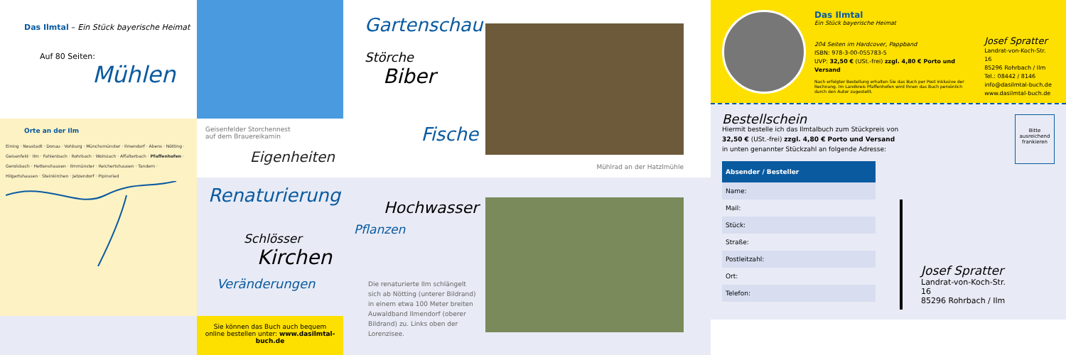Das Ilmtal – Ein Stück bayerische Heimat
Auf 80 Seiten:
Mühlen
Orte an der Ilm
Eining · Neustadt · Donau · Vohburg · Münchsmünster · Ilmendorf · Abens · Nötting · Geisenfeld · Ilm · Fahlenbach · Rohrbach · Wolnzach · Affalterbach · Pfaffenhofen · Gerolsbach · Hettenshausen · Ilmmünster · Reichertshausen · Tandern · Hilgertshausen · Steinkirchen · Jetzendorf · Pipinsried
Geisenfelder Storchennest
auf dem Brauereikamin
Eigenheiten
Renaturierung
Schlösser
Kirchen
Veränderungen
Sie können das Buch auch bequem online bestellen unter: www.dasilmtal-buch.de
Gartenschau
Störche
Biber
Fische
Mühlrad an der Hatzlmühle
Hochwasser
Pflanzen
Die renaturierte Ilm schlängelt sich ab Nötting (unterer Bildrand) in einem etwa 100 Meter breiten Auwaldband Ilmendorf (oberer Bildrand) zu. Links oben der Lorenzisee.
Das Ilmtal
Ein Stück bayerische Heimat
204 Seiten im Hardcover, Pappband
ISBN: 978-3-00-055783-5
UVP: 32,50 € (USt.-frei) zzgl. 4,80 € Porto und Versand
Nach erfolgter Bestellung erhalten Sie das Buch per Post inklusive der Rechnung. Im Landkreis Pfaffenhofen wird Ihnen das Buch persönlich durch den Autor zugestellt.
Josef Spratter
Landrat-von-Koch-Str. 16
85296 Rohrbach / Ilm
Tel.: 08442 / 8146
info@dasilmtal-buch.de
www.dasilmtal-buch.de
Bestellschein
Hiermit bestelle ich das Ilmtalbuch zum Stückpreis von 32,50 € (USt.-frei) zzgl. 4,80 € Porto und Versand in unten genannter Stückzahl an folgende Adresse:
| Absender / Besteller |
| --- |
| Name: |
| Mail: |
| Stück: |
| Straße: |
| Postleitzahl: |
| Ort: |
| Telefon: |
Josef Spratter
Landrat-von-Koch-Str. 16
85296 Rohrbach / Ilm
Bitte ausreichend frankieren